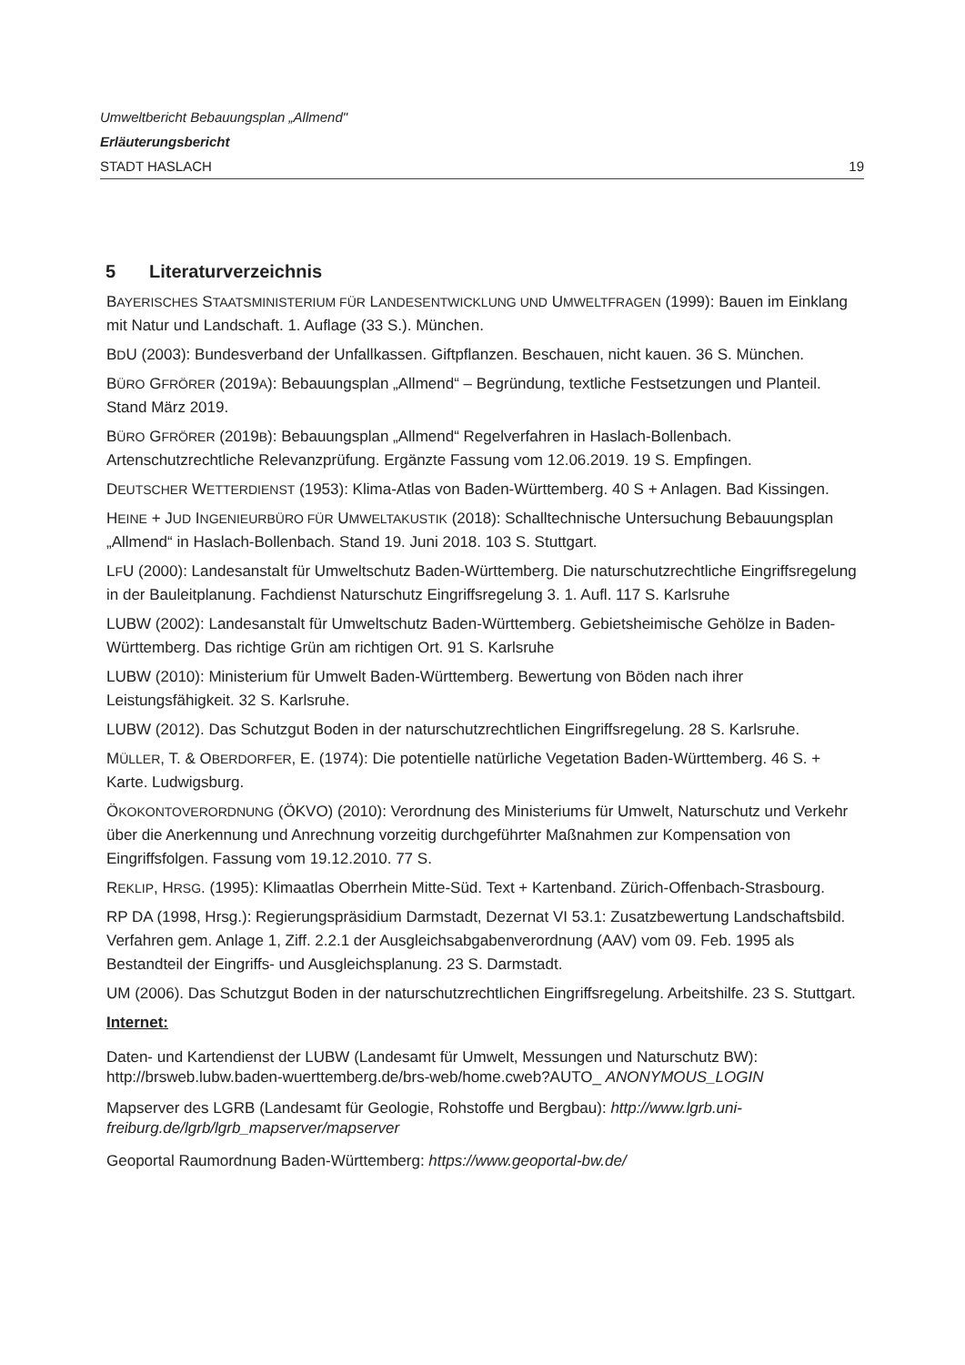Umweltbericht Bebauungsplan „Allmend"
Erläuterungsbericht
STADT HASLACH 19
5 Literaturverzeichnis
BAYERISCHES STAATSMINISTERIUM FÜR LANDESENTWICKLUNG UND UMWELTFRAGEN (1999): Bauen im Einklang mit Natur und Landschaft. 1. Auflage (33 S.). München.
BDU (2003): Bundesverband der Unfallkassen. Giftpflanzen. Beschauen, nicht kauen. 36 S. München.
BÜRO GFRÖRER (2019A): Bebauungsplan „Allmend“ – Begründung, textliche Festsetzungen und Planteil. Stand März 2019.
BÜRO GFRÖRER (2019B): Bebauungsplan „Allmend“ Regelverfahren in Haslach-Bollenbach. Artenschutzrechtliche Relevanzprüfung. Ergänzte Fassung vom 12.06.2019. 19 S. Empfingen.
DEUTSCHER WETTERDIENST (1953): Klima-Atlas von Baden-Württemberg. 40 S + Anlagen. Bad Kissingen.
HEINE + JUD INGENIEURBÜRO FÜR UMWELTAKUSTIK (2018): Schalltechnische Untersuchung Bebauungsplan „Allmend“ in Haslach-Bollenbach. Stand 19. Juni 2018. 103 S. Stuttgart.
LFU (2000): Landesanstalt für Umweltschutz Baden-Württemberg. Die naturschutzrechtliche Eingriffsregelung in der Bauleitplanung. Fachdienst Naturschutz Eingriffsregelung 3. 1. Aufl. 117 S. Karlsruhe
LUBW (2002): Landesanstalt für Umweltschutz Baden-Württemberg. Gebietsheimische Gehölze in Baden-Württemberg. Das richtige Grün am richtigen Ort. 91 S. Karlsruhe
LUBW (2010): Ministerium für Umwelt Baden-Württemberg. Bewertung von Böden nach ihrer Leistungsfähigkeit. 32 S. Karlsruhe.
LUBW (2012). Das Schutzgut Boden in der naturschutzrechtlichen Eingriffsregelung. 28 S. Karlsruhe.
MÜLLER, T. & OBERDORFER, E. (1974): Die potentielle natürliche Vegetation Baden-Württemberg. 46 S. + Karte. Ludwigsburg.
ÖKOKONTOVERORDNUNG (ÖKVO) (2010): Verordnung des Ministeriums für Umwelt, Naturschutz und Verkehr über die Anerkennung und Anrechnung vorzeitig durchgeführter Maßnahmen zur Kompensation von Eingriffsfolgen. Fassung vom 19.12.2010. 77 S.
REKLIP, HRSG. (1995): Klimaatlas Oberrhein Mitte-Süd. Text + Kartenband. Zürich-Offenbach-Strasbourg.
RP DA (1998, Hrsg.): Regierungspräsidium Darmstadt, Dezernat VI 53.1: Zusatzbewertung Landschaftsbild. Verfahren gem. Anlage 1, Ziff. 2.2.1 der Ausgleichsabgabenverordnung (AAV) vom 09. Feb. 1995 als Bestandteil der Eingriffs- und Ausgleichsplanung. 23 S. Darmstadt.
UM (2006). Das Schutzgut Boden in der naturschutzrechtlichen Eingriffsregelung. Arbeitshilfe. 23 S. Stuttgart.
Internet:
Daten- und Kartendienst der LUBW (Landesamt für Umwelt, Messungen und Naturschutz BW): http://brsweb.lubw.baden-wuerttemberg.de/brs-web/home.cweb?AUTO_ ANONYMOUS_LOGIN
Mapserver des LGRB (Landesamt für Geologie, Rohstoffe und Bergbau): http://www.lgrb.uni-freiburg.de/lgrb/lgrb_mapserver/mapserver
Geoportal Raumordnung Baden-Württemberg: https://www.geoportal-bw.de/